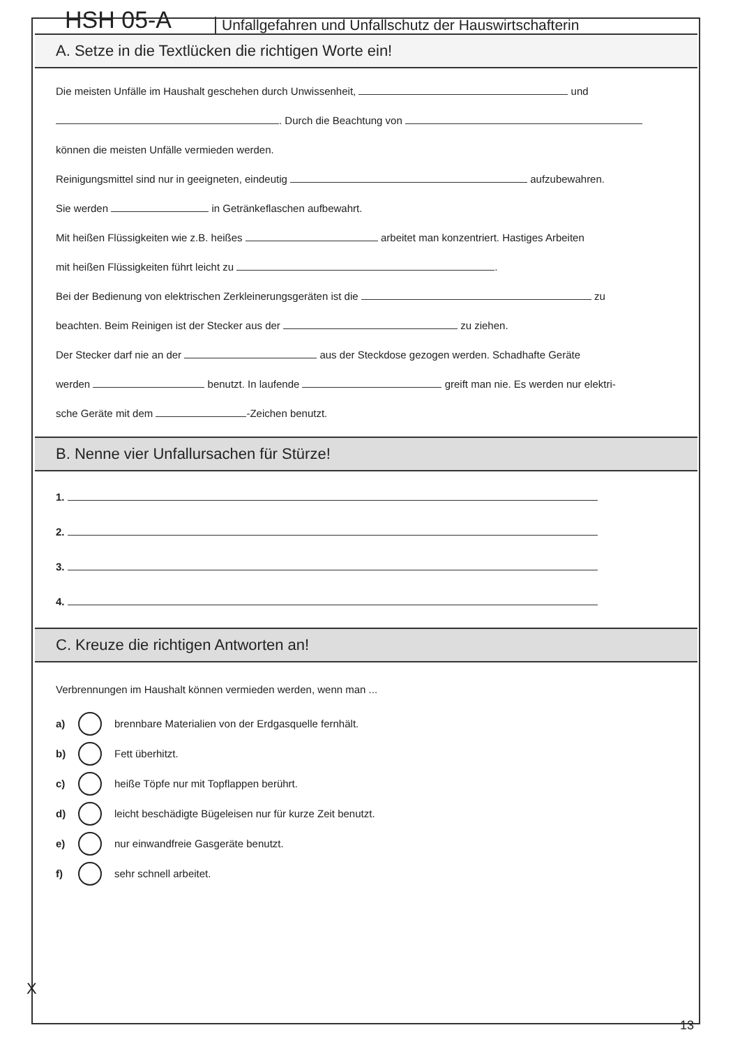HSH 05-A
Unfallgefahren und Unfallschutz der Hauswirtschafterin
A. Setze in die Textlücken die richtigen Worte ein!
Die meisten Unfälle im Haushalt geschehen durch Unwissenheit, und
. Durch die Beachtung von
können die meisten Unfälle vermieden werden.
Reinigungsmittel sind nur in geeigneten, eindeutig aufzubewahren.
Sie werden in Getränkeflaschen aufbewahrt.
Mit heißen Flüssigkeiten wie z.B. heißes arbeitet man konzentriert. Hastiges Arbeiten
mit heißen Flüssigkeiten führt leicht zu .
Bei der Bedienung von elektrischen Zerkleinerungsgeräten ist die zu
beachten. Beim Reinigen ist der Stecker aus der zu ziehen.
Der Stecker darf nie an der aus der Steckdose gezogen werden. Schadhafte Geräte
werden benutzt. In laufende greift man nie. Es werden nur elektri-
sche Geräte mit dem -Zeichen benutzt.
B. Nenne vier Unfallursachen für Stürze!
1.
2.
3.
4.
C. Kreuze die richtigen Antworten an!
Verbrennungen im Haushalt können vermieden werden, wenn man ...
a)
brennbare Materialien von der Erdgasquelle fernhält.
b)
Fett überhitzt.
c)
heiße Töpfe nur mit Topflappen berührt.
d)
leicht beschädigte Bügeleisen nur für kurze Zeit benutzt.
e)
nur einwandfreie Gasgeräte benutzt.
f)
sehr schnell arbeitet.
X
13